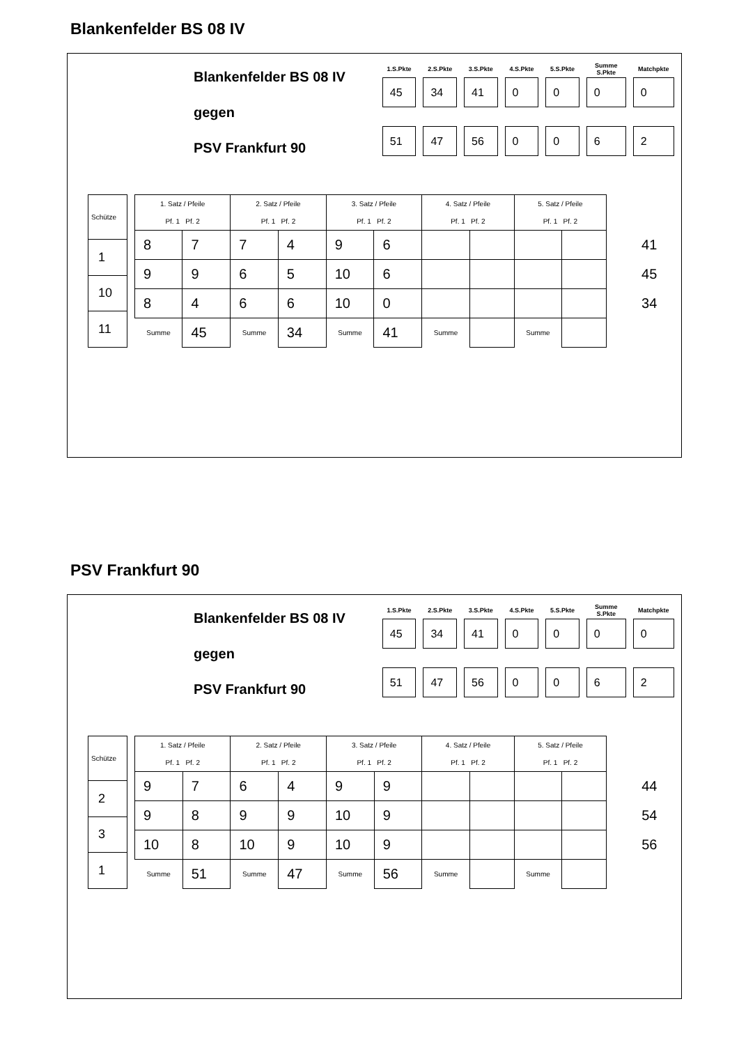Blankenfelder BS 08 IV
Blankenfelder BS 08 IV
gegen
PSV Frankfurt 90
| 1.S.Pkte | 2.S.Pkte | 3.S.Pkte | 4.S.Pkte | 5.S.Pkte | Summe S.Pkte | Matchpkte |
| --- | --- | --- | --- | --- | --- | --- |
| 45 | 34 | 41 | 0 | 0 | 0 | 0 |
| 51 | 47 | 56 | 0 | 0 | 6 | 2 |
| Schütze |
| --- |
| 1 |
| 10 |
| 11 |
| 1. Satz / Pfeile | | 2. Satz / Pfeile | | 3. Satz / Pfeile | | 4. Satz / Pfeile | | 5. Satz / Pfeile | | |
| --- | --- | --- | --- | --- | --- | --- | --- | --- | --- | --- |
| Pf. 1 Pf. 2 | | Pf. 1 Pf. 2 | | Pf. 1 Pf. 2 | | Pf. 1 Pf. 2 | | Pf. 1 Pf. 2 | | |
| 8 | 7 | 7 | 4 | 9 | 6 | | | | | 41 |
| 9 | 9 | 6 | 5 | 10 | 6 | | | | | 45 |
| 8 | 4 | 6 | 6 | 10 | 0 | | | | | 34 |
| Summe | 45 | Summe | 34 | Summe | 41 | Summe | | Summe | | |
PSV Frankfurt 90
Blankenfelder BS 08 IV
gegen
PSV Frankfurt 90
| 1.S.Pkte | 2.S.Pkte | 3.S.Pkte | 4.S.Pkte | 5.S.Pkte | Summe S.Pkte | Matchpkte |
| --- | --- | --- | --- | --- | --- | --- |
| 45 | 34 | 41 | 0 | 0 | 0 | 0 |
| 51 | 47 | 56 | 0 | 0 | 6 | 2 |
| Schütze |
| --- |
| 2 |
| 3 |
| 1 |
| 1. Satz / Pfeile | | 2. Satz / Pfeile | | 3. Satz / Pfeile | | 4. Satz / Pfeile | | 5. Satz / Pfeile | | |
| --- | --- | --- | --- | --- | --- | --- | --- | --- | --- | --- |
| Pf. 1 Pf. 2 | | Pf. 1 Pf. 2 | | Pf. 1 Pf. 2 | | Pf. 1 Pf. 2 | | Pf. 1 Pf. 2 | | |
| 9 | 7 | 6 | 4 | 9 | 9 | | | | | 44 |
| 9 | 8 | 9 | 9 | 10 | 9 | | | | | 54 |
| 10 | 8 | 10 | 9 | 10 | 9 | | | | | 56 |
| Summe | 51 | Summe | 47 | Summe | 56 | Summe | | Summe | | |